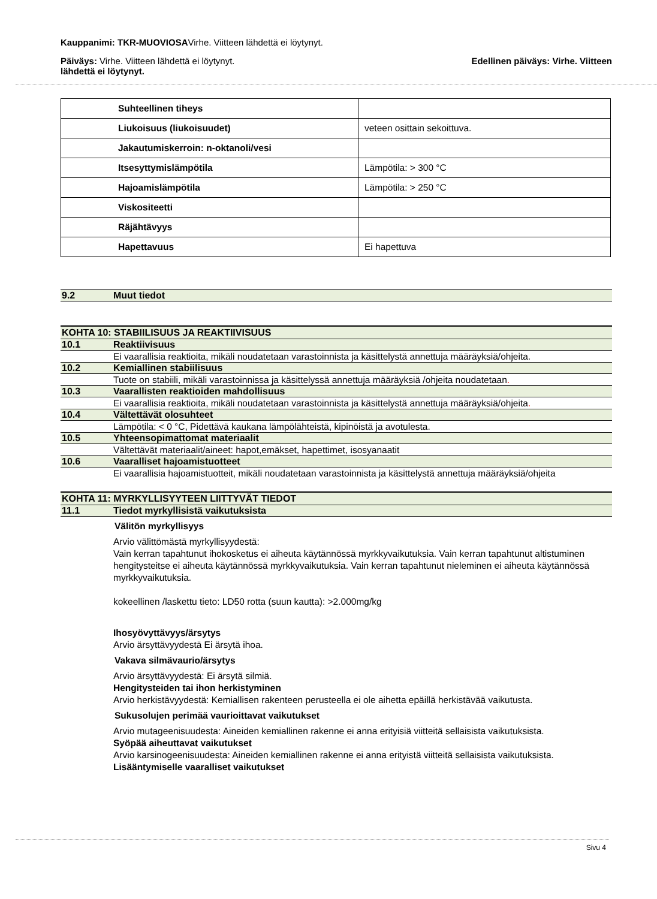Kauppanimi: TKR-MUOVIOSAVirhe. Viitteen lähdettä ei löytynyt.
Päiväys: Virhe. Viitteen lähdettä ei löytynyt. Edellinen päiväys: Virhe. Viitteen
lähdettä ei löytynyt.
| Suhteellinen tiheys | |
| Liukoisuus (liukoisuudet) | veteen osittain sekoittuva. |
| Jakautumiskerroin: n-oktanoli/vesi | |
| Itsesyttymislämpötila | Lämpötila: > 300 °C |
| Hajoamislämpötila | Lämpötila: > 250 °C |
| Viskositeetti | |
| Räjähtävyys | |
| Hapettavuus | Ei hapettuva |
9.2 Muut tiedot
KOHTA 10: STABIILISUUS JA REAKTIIVISUUS
10.1 Reaktiivisuus
Ei vaarallisia reaktioita, mikäli noudatetaan varastoinnista ja käsittelystä annettuja määräyksiä/ohjeita.
10.2 Kemiallinen stabiilisuus
Tuote on stabiili, mikäli varastoinnissa ja käsittelyssä annettuja määräyksiä /ohjeita noudatetaan.
10.3 Vaarallisten reaktioiden mahdollisuus
Ei vaarallisia reaktioita, mikäli noudatetaan varastoinnista ja käsittelystä annettuja määräyksiä/ohjeita.
10.4 Vältettävät olosuhteet
Lämpötila: < 0 °C, Pidettävä kaukana lämpölähteistä, kipinöistä ja avotulesta.
10.5 Yhteensopimattomat materiaalit
Vältettävät materiaalit/aineet: hapot,emäkset, hapettimet, isosyanaatit
10.6 Vaaralliset hajoamistuotteet
Ei vaarallisia hajoamistuotteit, mikäli noudatetaan varastoinnista ja käsittelystä annettuja määräyksiä/ohjeita
KOHTA 11: MYRKYLLISYYTEEN LIITTYVÄT TIEDOT
11.1 Tiedot myrkyllisistä vaikutuksista
Välitön myrkyllisyys
Arvio välittömästä myrkyllisyydestä:
Vain kerran tapahtunut ihokosketus ei aiheuta käytännössä myrkkyvaikutuksia. Vain kerran tapahtunut altistuminen hengitysteitse ei aiheuta käytännössä myrkkyvaikutuksia. Vain kerran tapahtunut nieleminen ei aiheuta käytännössä myrkkyvaikutuksia.
kokeellinen /laskettu tieto: LD50 rotta (suun kautta): >2.000mg/kg
Ihosyövyttävyys/ärsytys
Arvio ärsyttävyydestä Ei ärsytä ihoa.
Vakava silmävaurio/ärsytys
Arvio ärsyttävyydestä: Ei ärsytä silmiä.
Hengitysteiden tai ihon herkistyminen
Arvio herkistävyydestä: Kemiallisen rakenteen perusteella ei ole aihetta epäillä herkistävää vaikutusta.
Sukusolujen perimää vaurioittavat vaikutukset
Arvio mutageenisuudesta: Aineiden kemiallinen rakenne ei anna erityisiä viitteitä sellaisista vaikutuksista.
Syöpää aiheuttavat vaikutukset
Arvio karsinogeenisuudesta: Aineiden kemiallinen rakenne ei anna erityistä viitteitä sellaisista vaikutuksista.
Lisääntymiselle vaaralliset vaikutukset
Sivu 4